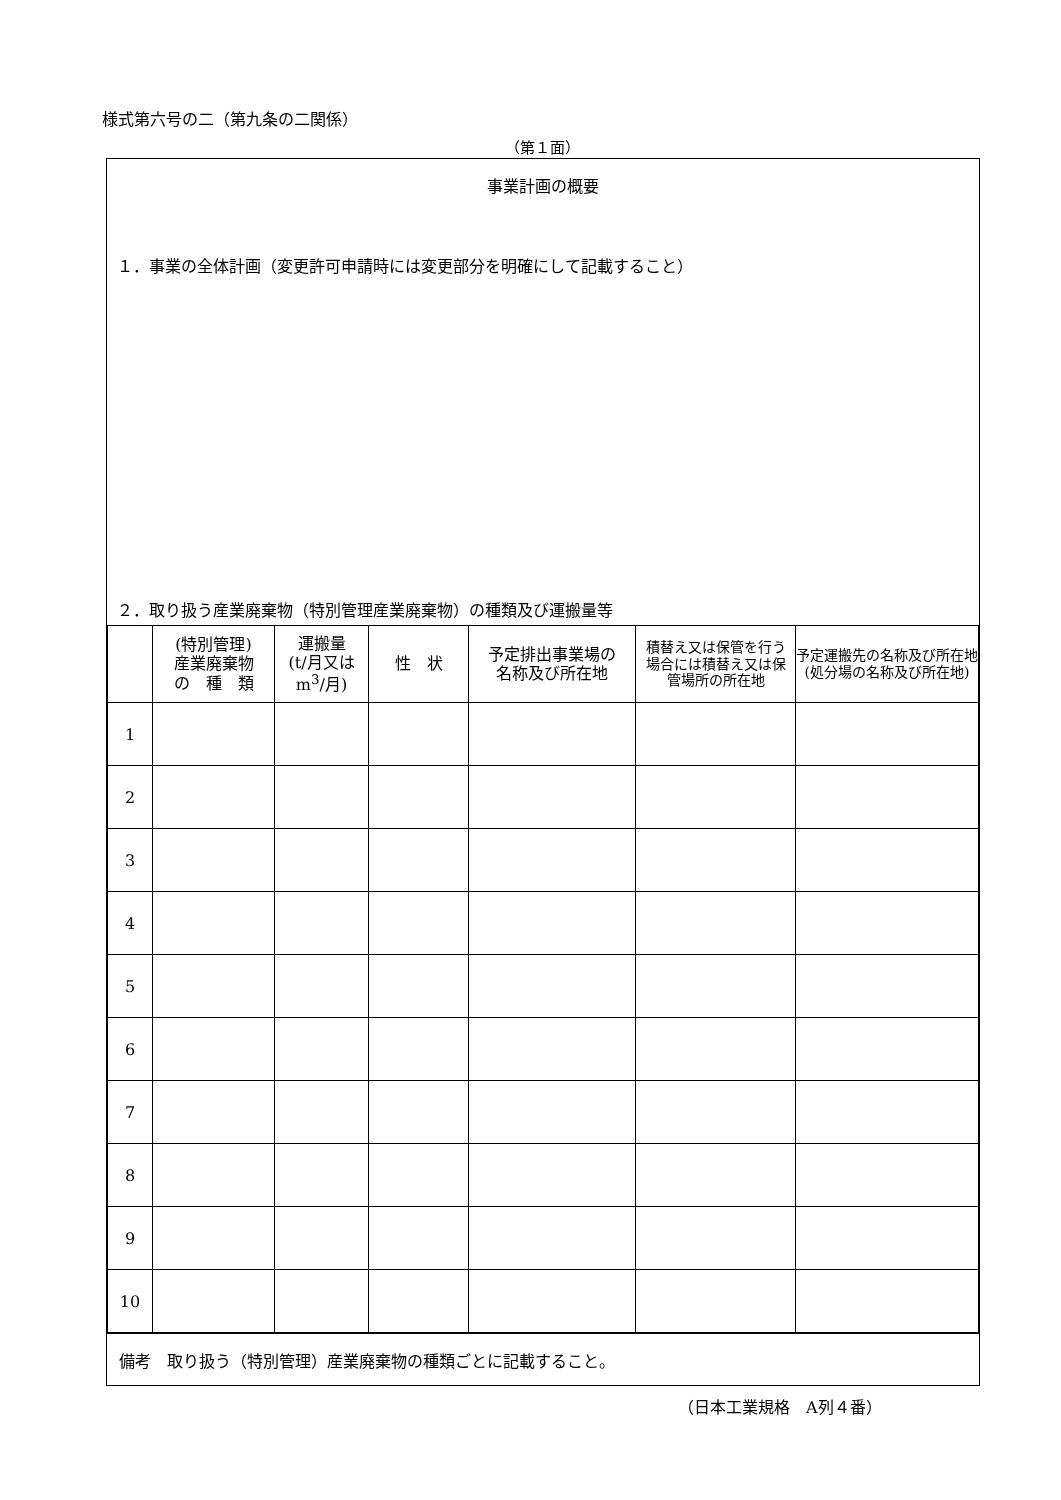様式第六号の二（第九条の二関係）
（第１面）
事業計画の概要
１．事業の全体計画（変更許可申請時には変更部分を明確にして記載すること）
２．取り扱う産業廃棄物（特別管理産業廃棄物）の種類及び運搬量等
| | (特別管理) 産業廃棄物 の 種 類 | 運搬量 (t/月又は m<sup>3</sup>/月) | 性 状 | 予定排出事業場の 名称及び所在地 | 積替え又は保管を行う 場合には積替え又は保 管場所の所在地 | 予定運搬先の名称及び所在地 (処分場の名称及び所在地) |
| --- | --- | --- | --- | --- | --- | --- |
| 1 | | | | | | |
| 2 | | | | | | |
| 3 | | | | | | |
| 4 | | | | | | |
| 5 | | | | | | |
| 6 | | | | | | |
| 7 | | | | | | |
| 8 | | | | | | |
| 9 | | | | | | |
| 10 | | | | | | |
備考　取り扱う（特別管理）産業廃棄物の種類ごとに記載すること。
（日本工業規格　A列４番）